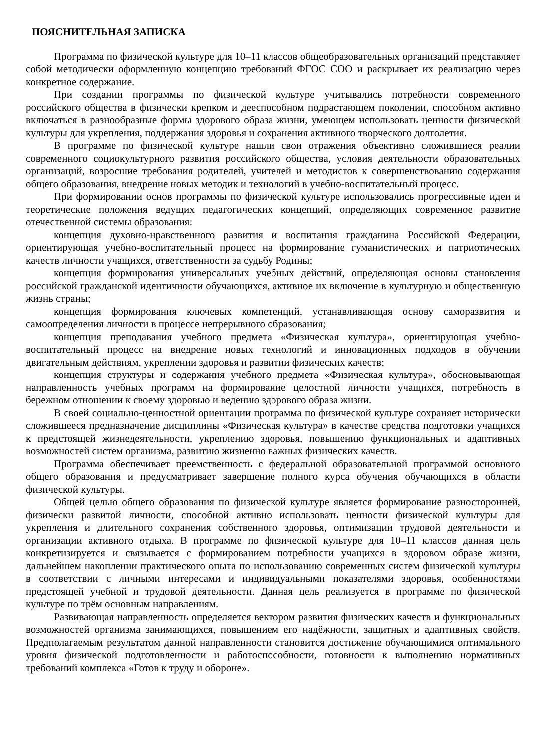ПОЯСНИТЕЛЬНАЯ ЗАПИСКА
Программа по физической культуре для 10–11 классов общеобразовательных организаций представляет собой методически оформленную концепцию требований ФГОС СОО и раскрывает их реализацию через конкретное содержание.
При создании программы по физической культуре учитывались потребности современного российского общества в физически крепком и дееспособном подрастающем поколении, способном активно включаться в разнообразные формы здорового образа жизни, умеющем использовать ценности физической культуры для укрепления, поддержания здоровья и сохранения активного творческого долголетия.
В программе по физической культуре нашли свои отражения объективно сложившиеся реалии современного социокультурного развития российского общества, условия деятельности образовательных организаций, возросшие требования родителей, учителей и методистов к совершенствованию содержания общего образования, внедрение новых методик и технологий в учебно-воспитательный процесс.
При формировании основ программы по физической культуре использовались прогрессивные идеи и теоретические положения ведущих педагогических концепций, определяющих современное развитие отечественной системы образования:
концепция духовно-нравственного развития и воспитания гражданина Российской Федерации, ориентирующая учебно-воспитательный процесс на формирование гуманистических и патриотических качеств личности учащихся, ответственности за судьбу Родины;
концепция формирования универсальных учебных действий, определяющая основы становления российской гражданской идентичности обучающихся, активное их включение в культурную и общественную жизнь страны;
концепция формирования ключевых компетенций, устанавливающая основу саморазвития и самоопределения личности в процессе непрерывного образования;
концепция преподавания учебного предмета «Физическая культура», ориентирующая учебно-воспитательный процесс на внедрение новых технологий и инновационных подходов в обучении двигательным действиям, укреплении здоровья и развитии физических качеств;
концепция структуры и содержания учебного предмета «Физическая культура», обосновывающая направленность учебных программ на формирование целостной личности учащихся, потребность в бережном отношении к своему здоровью и ведению здорового образа жизни.
В своей социально-ценностной ориентации программа по физической культуре сохраняет исторически сложившееся предназначение дисциплины «Физическая культура» в качестве средства подготовки учащихся к предстоящей жизнедеятельности, укреплению здоровья, повышению функциональных и адаптивных возможностей систем организма, развитию жизненно важных физических качеств.
Программа обеспечивает преемственность с федеральной образовательной программой основного общего образования и предусматривает завершение полного курса обучения обучающихся в области физической культуры.
Общей целью общего образования по физической культуре является формирование разносторонней, физически развитой личности, способной активно использовать ценности физической культуры для укрепления и длительного сохранения собственного здоровья, оптимизации трудовой деятельности и организации активного отдыха. В программе по физической культуре для 10–11 классов данная цель конкретизируется и связывается с формированием потребности учащихся в здоровом образе жизни, дальнейшем накоплении практического опыта по использованию современных систем физической культуры в соответствии с личными интересами и индивидуальными показателями здоровья, особенностями предстоящей учебной и трудовой деятельности. Данная цель реализуется в программе по физической культуре по трём основным направлениям.
Развивающая направленность определяется вектором развития физических качеств и функциональных возможностей организма занимающихся, повышением его надёжности, защитных и адаптивных свойств. Предполагаемым результатом данной направленности становится достижение обучающимися оптимального уровня физической подготовленности и работоспособности, готовности к выполнению нормативных требований комплекса «Готов к труду и обороне».